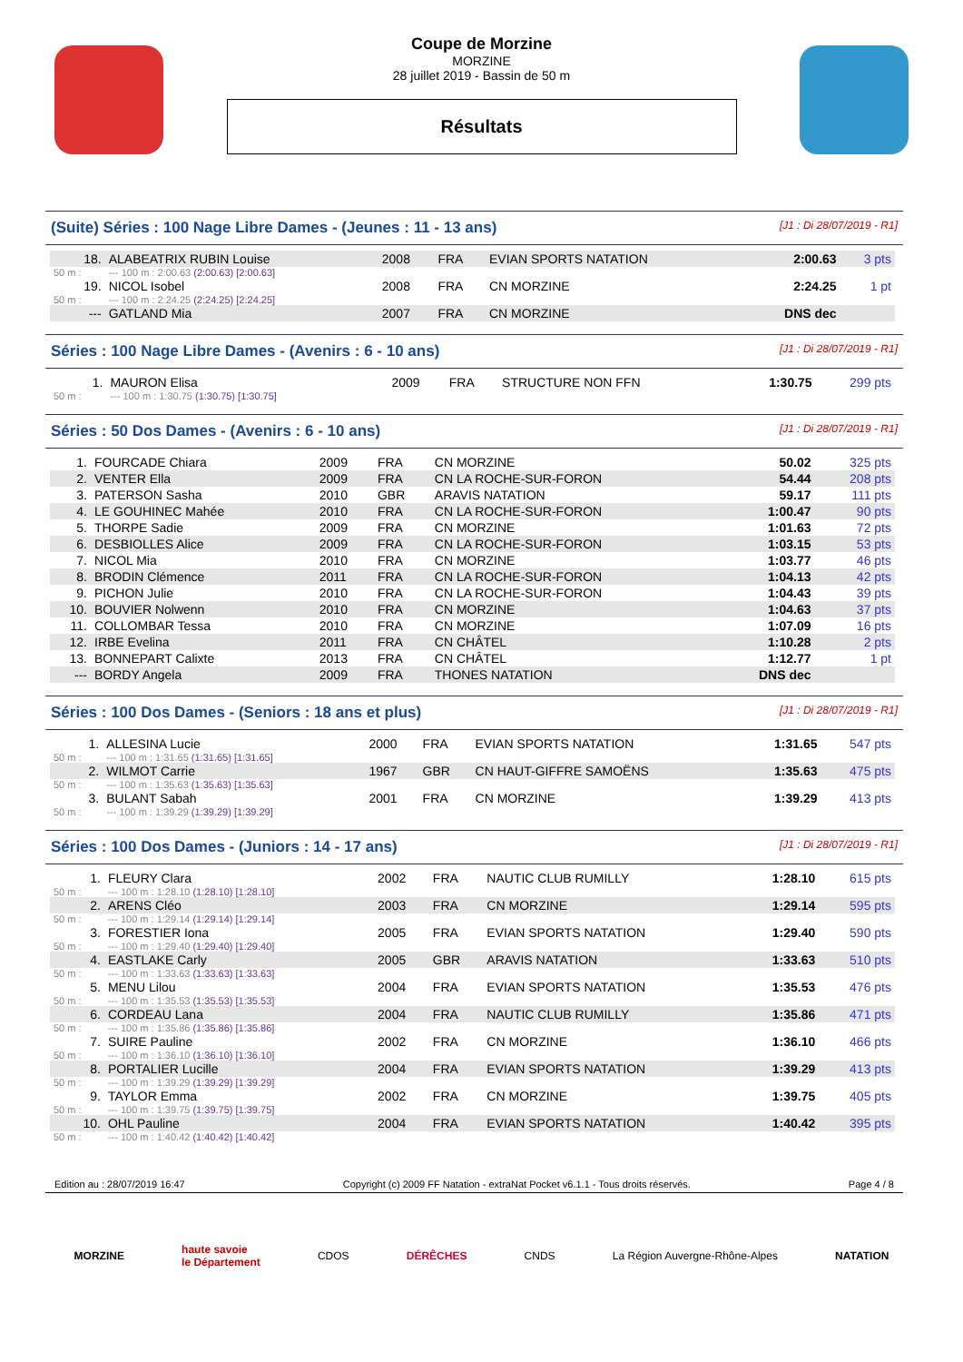Coupe de Morzine
MORZINE
28 juillet 2019 - Bassin de 50 m
Résultats
(Suite) Séries : 100 Nage Libre Dames - (Jeunes : 11 - 13 ans) [J1 : Di 28/07/2019 - R1]
| 18. | ALABEATRIX RUBIN Louise | 2008 | FRA | EVIAN SPORTS NATATION | 2:00.63 | 3 pts |
| 50 m : | --- 100 m : 2:00.63 (2:00.63) [2:00.63] | | | | | |
| 19. | NICOL Isobel | 2008 | FRA | CN MORZINE | 2:24.25 | 1 pt |
| 50 m : | --- 100 m : 2:24.25 (2:24.25) [2:24.25] | | | | | |
| --- | GATLAND Mia | 2007 | FRA | CN MORZINE | DNS dec | |
Séries : 100 Nage Libre Dames - (Avenirs : 6 - 10 ans) [J1 : Di 28/07/2019 - R1]
| 1. | MAURON Elisa | 2009 | FRA | STRUCTURE NON FFN | 1:30.75 | 299 pts |
| 50 m : | --- 100 m : 1:30.75 (1:30.75) [1:30.75] | | | | | |
Séries : 50 Dos Dames - (Avenirs : 6 - 10 ans) [J1 : Di 28/07/2019 - R1]
| 1. | FOURCADE Chiara | 2009 | FRA | CN MORZINE | 50.02 | 325 pts |
| 2. | VENTER Ella | 2009 | FRA | CN LA ROCHE-SUR-FORON | 54.44 | 208 pts |
| 3. | PATERSON Sasha | 2010 | GBR | ARAVIS NATATION | 59.17 | 111 pts |
| 4. | LE GOUHINEC Mahée | 2010 | FRA | CN LA ROCHE-SUR-FORON | 1:00.47 | 90 pts |
| 5. | THORPE Sadie | 2009 | FRA | CN MORZINE | 1:01.63 | 72 pts |
| 6. | DESBIOLLES Alice | 2009 | FRA | CN LA ROCHE-SUR-FORON | 1:03.15 | 53 pts |
| 7. | NICOL Mia | 2010 | FRA | CN MORZINE | 1:03.77 | 46 pts |
| 8. | BRODIN Clémence | 2011 | FRA | CN LA ROCHE-SUR-FORON | 1:04.13 | 42 pts |
| 9. | PICHON Julie | 2010 | FRA | CN LA ROCHE-SUR-FORON | 1:04.43 | 39 pts |
| 10. | BOUVIER Nolwenn | 2010 | FRA | CN MORZINE | 1:04.63 | 37 pts |
| 11. | COLLOMBAR Tessa | 2010 | FRA | CN MORZINE | 1:07.09 | 16 pts |
| 12. | IRBE Evelina | 2011 | FRA | CN CHÂTEL | 1:10.28 | 2 pts |
| 13. | BONNEPART Calixte | 2013 | FRA | CN CHÂTEL | 1:12.77 | 1 pt |
| --- | BORDY Angela | 2009 | FRA | THONES NATATION | DNS dec | |
Séries : 100 Dos Dames - (Seniors : 18 ans et plus) [J1 : Di 28/07/2019 - R1]
| 1. | ALLESINA Lucie | 2000 | FRA | EVIAN SPORTS NATATION | 1:31.65 | 547 pts |
| 50 m : | --- 100 m : 1:31.65 (1:31.65) [1:31.65] | | | | | |
| 2. | WILMOT Carrie | 1967 | GBR | CN HAUT-GIFFRE SAMOËNS | 1:35.63 | 475 pts |
| 50 m : | --- 100 m : 1:35.63 (1:35.63) [1:35.63] | | | | | |
| 3. | BULANT Sabah | 2001 | FRA | CN MORZINE | 1:39.29 | 413 pts |
| 50 m : | --- 100 m : 1:39.29 (1:39.29) [1:39.29] | | | | | |
Séries : 100 Dos Dames - (Juniors : 14 - 17 ans) [J1 : Di 28/07/2019 - R1]
| 1. | FLEURY Clara | 2002 | FRA | NAUTIC CLUB RUMILLY | 1:28.10 | 615 pts |
| 50 m : | --- 100 m : 1:28.10 (1:28.10) [1:28.10] | | | | | |
| 2. | ARENS Cléo | 2003 | FRA | CN MORZINE | 1:29.14 | 595 pts |
| 50 m : | --- 100 m : 1:29.14 (1:29.14) [1:29.14] | | | | | |
| 3. | FORESTIER Iona | 2005 | FRA | EVIAN SPORTS NATATION | 1:29.40 | 590 pts |
| 50 m : | --- 100 m : 1:29.40 (1:29.40) [1:29.40] | | | | | |
| 4. | EASTLAKE Carly | 2005 | GBR | ARAVIS NATATION | 1:33.63 | 510 pts |
| 50 m : | --- 100 m : 1:33.63 (1:33.63) [1:33.63] | | | | | |
| 5. | MENU Lilou | 2004 | FRA | EVIAN SPORTS NATATION | 1:35.53 | 476 pts |
| 50 m : | --- 100 m : 1:35.53 (1:35.53) [1:35.53] | | | | | |
| 6. | CORDEAU Lana | 2004 | FRA | NAUTIC CLUB RUMILLY | 1:35.86 | 471 pts |
| 50 m : | --- 100 m : 1:35.86 (1:35.86) [1:35.86] | | | | | |
| 7. | SUIRE Pauline | 2002 | FRA | CN MORZINE | 1:36.10 | 466 pts |
| 50 m : | --- 100 m : 1:36.10 (1:36.10) [1:36.10] | | | | | |
| 8. | PORTALIER Lucille | 2004 | FRA | EVIAN SPORTS NATATION | 1:39.29 | 413 pts |
| 50 m : | --- 100 m : 1:39.29 (1:39.29) [1:39.29] | | | | | |
| 9. | TAYLOR Emma | 2002 | FRA | CN MORZINE | 1:39.75 | 405 pts |
| 50 m : | --- 100 m : 1:39.75 (1:39.75) [1:39.75] | | | | | |
| 10. | OHL Pauline | 2004 | FRA | EVIAN SPORTS NATATION | 1:40.42 | 395 pts |
| 50 m : | --- 100 m : 1:40.42 (1:40.42) [1:40.42] | | | | | |
Edition au : 28/07/2019 16:47 Copyright (c) 2009 FF Natation - extraNat Pocket v6.1.1 - Tous droits réservés. Page 4 / 8
MORZINE haute savoie
le Département CDOS DÉRÊCHES CNDS La Région Auvergne-Rhône-Alpes NATATION